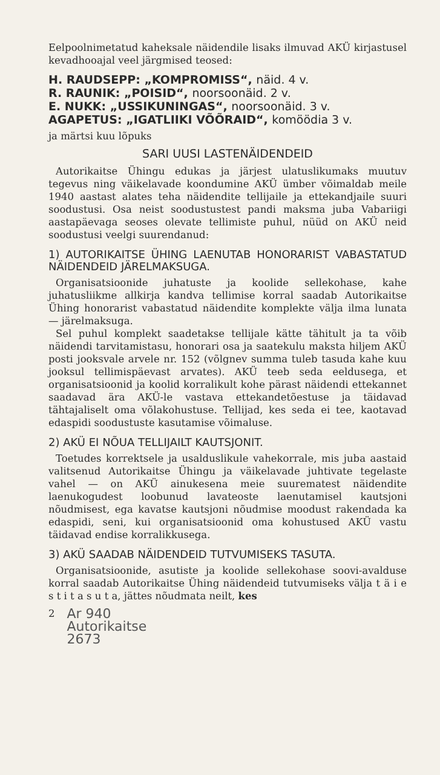Eelpoolnimetatud kaheksale näidendile lisaks ilmuvad AKÜ kirjastusel kevadhooajal veel järgmised teosed:
H. RAUDSEPP: „KOMPROMISS“, näid. 4 v.
R. RAUNIK: „POISID“, noorsoonäid. 2 v.
E. NUKK: „USSIKUNINGAS“, noorsoonäid. 3 v.
AGAPETUS: „IGATLIIKI VÕÕRAID“, komöödia 3 v.
ja märtsi kuu lõpuks
SARI UUSI LASTENÄIDENDEID
Autorikaitse Ühingu edukas ja järjest ulatuslikumaks muutuv tegevus ning väikelavade koondumine AKÜ ümber võimaldab meile 1940 aastast alates teha näidendite tellijaile ja ettekandjaile suuri soodustusi. Osa neist soodustustest pandi maksma juba Vabariigi aastapäevaga seoses olevate tellimiste puhul, nüüd on AKÜ neid soodustusi veelgi suurendanud:
1) AUTORIKAITSE ÜHING LAENUTAB HONORARIST VABASTATUD NÄIDENDEID JÄRELMAKSUGA.
Organisatsioonide juhatuste ja koolide sellekohase, kahe juhatusliikme allkirja kandva tellimise korral saadab Autorikaitse Ühing honorarist vabastatud näidendite komplekte välja ilma lunata — järelmaksuga.
Sel puhul komplekt saadetakse tellijale kätte tähitult ja ta võib näidendi tarvitamistasu, honorari osa ja saatekulu maksta hiljem AKÜ posti jooksvale arvele nr. 152 (võlgnev summa tuleb tasuda kahe kuu jooksul tellimispäevast arvates). AKÜ teeb seda eeldusega, et organisatsioonid ja koolid korralikult kohe pärast näidendi ettekannet saadavad ära AKÜ-le vastava ettekandetõestuse ja täidavad tähtajaliselt oma võlakohustuse. Tellijad, kes seda ei tee, kaotavad edaspidi soodustuste kasutamise võimaluse.
2) AKÜ EI NÕUA TELLIJAILT KAUTSJONIT.
Toetudes korrektsele ja usalduslikule vahekorrale, mis juba aastaid valitsenud Autorikaitse Ühingu ja väikelavade juhtivate tegelaste vahel — on AKÜ ainukesena meie suurematest näidendite laenukogudest loobunud lavateoste laenutamisel kautsjoni nõudmisest, ega kavatse kautsjoni nõudmise moodust rakendada ka edaspidi, seni, kui organisatsioonid oma kohustused AKÜ vastu täidavad endise korralikkusega.
3) AKÜ SAADAB NÄIDENDEID TUTVUMISEKS TASUTA.
Organisatsioonide, asutiste ja koolide sellekohase soovi-avalduse korral saadab Autorikaitse Ühing näidendeid tutvumiseks välja t ä i e s t i t a s u t a, jättes nõudmata neilt, kes
2
Ar 940
Autorikaitse
2673